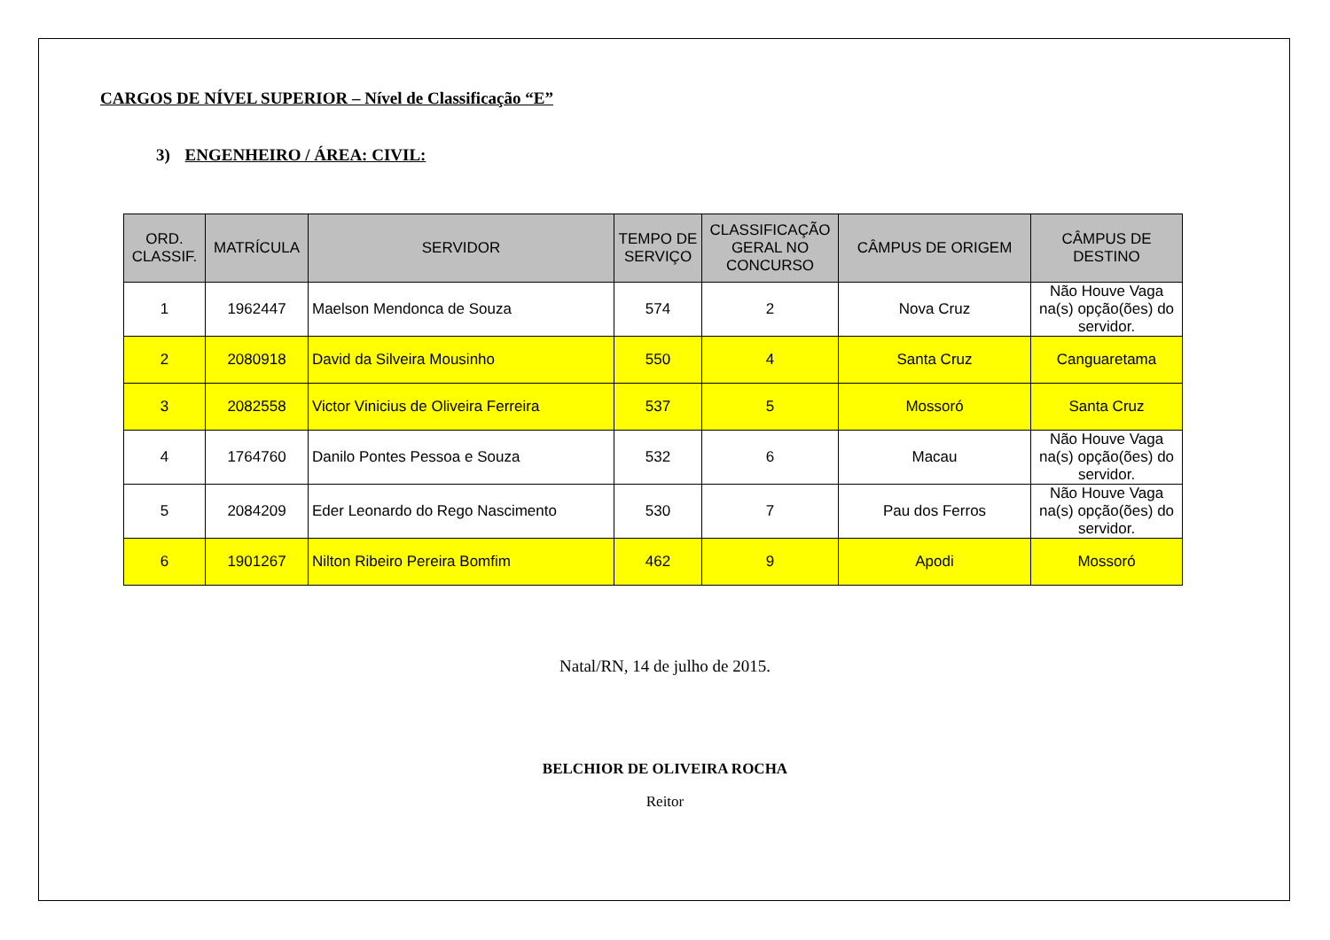CARGOS DE NÍVEL SUPERIOR – Nível de Classificação “E”
3) ENGENHEIRO / ÁREA: CIVIL:
| ORD. CLASSIF. | MATRÍCULA | SERVIDOR | TEMPO DE SERVIÇO | CLASSIFICAÇÃO GERAL NO CONCURSO | CÂMPUS DE ORIGEM | CÂMPUS DE DESTINO |
| --- | --- | --- | --- | --- | --- | --- |
| 1 | 1962447 | Maelson Mendonca de Souza | 574 | 2 | Nova Cruz | Não Houve Vaga na(s) opção(ões) do servidor. |
| 2 | 2080918 | David da Silveira Mousinho | 550 | 4 | Santa Cruz | Canguaretama |
| 3 | 2082558 | Victor Vinicius de Oliveira Ferreira | 537 | 5 | Mossoró | Santa Cruz |
| 4 | 1764760 | Danilo Pontes Pessoa e Souza | 532 | 6 | Macau | Não Houve Vaga na(s) opção(ões) do servidor. |
| 5 | 2084209 | Eder Leonardo do Rego Nascimento | 530 | 7 | Pau dos Ferros | Não Houve Vaga na(s) opção(ões) do servidor. |
| 6 | 1901267 | Nilton Ribeiro Pereira Bomfim | 462 | 9 | Apodi | Mossoró |
Natal/RN, 14 de julho de 2015.
BELCHIOR DE OLIVEIRA ROCHA
Reitor